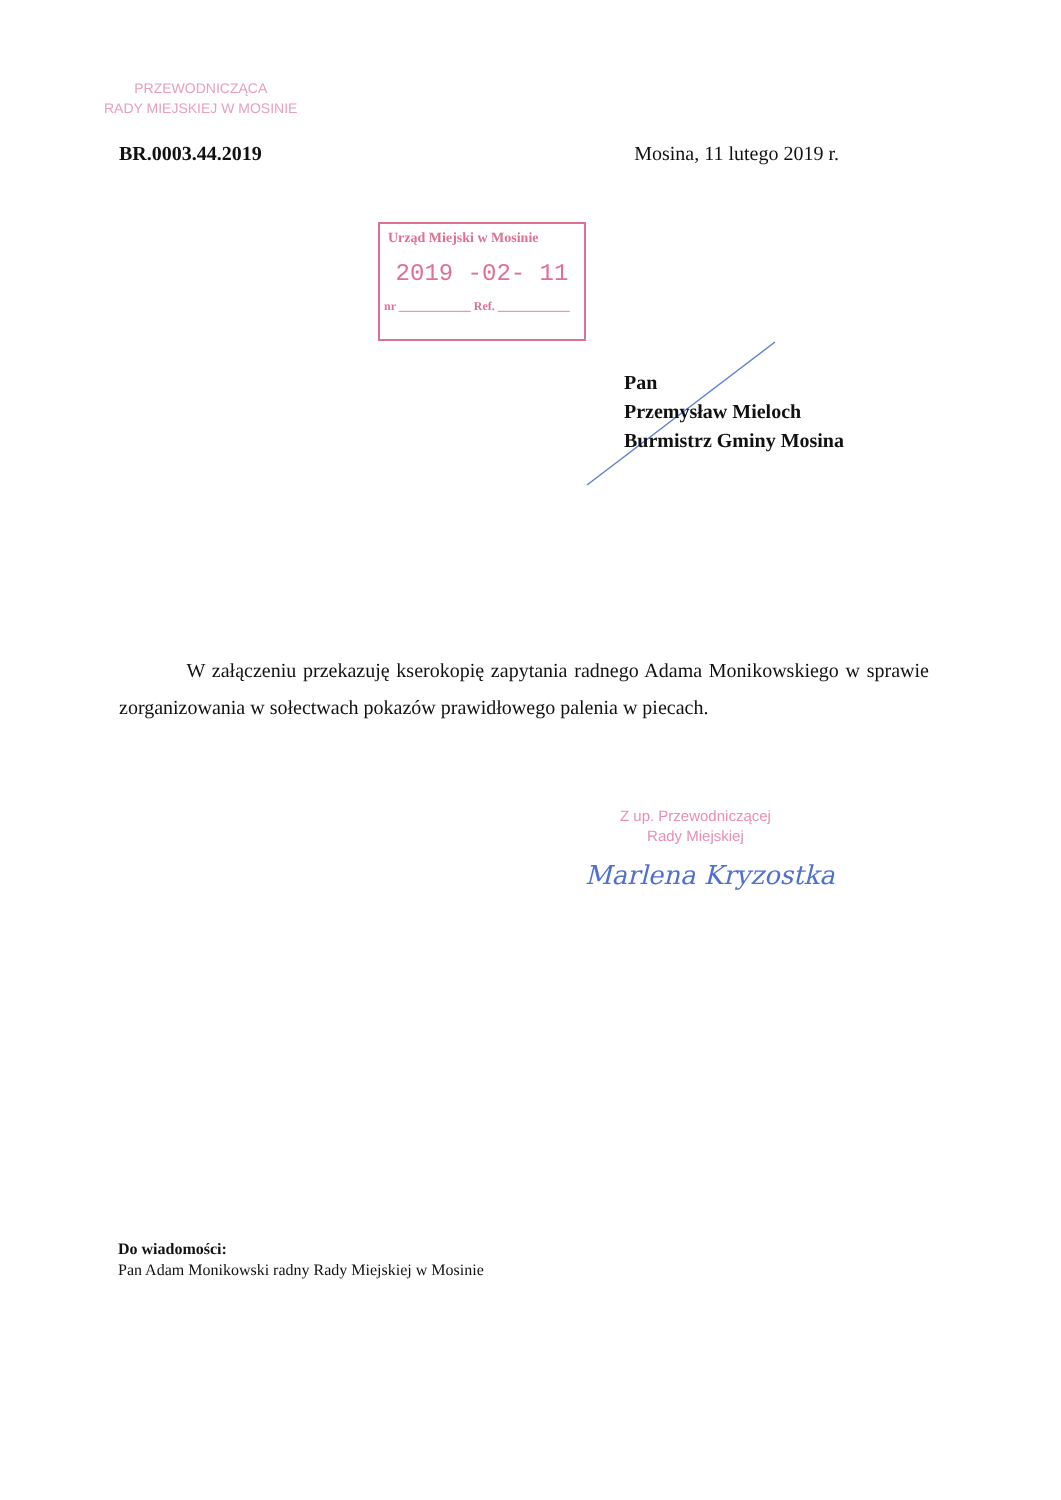PRZEWODNICZĄCA
RADY MIEJSKIEJ W MOSINIE
BR.0003.44.2019 Mosina, 11 lutego 2019 r.
Urząd Miejski w Mosinie
2019 -02- 11
nr ____________ Ref. ____________
Pan
Przemysław Mieloch
Burmistrz Gminy Mosina
W załączeniu przekazuję kserokopię zapytania radnego Adama Monikowskiego w sprawie zorganizowania w sołectwach pokazów prawidłowego palenia w piecach.
Z up. Przewodniczącej
Rady Miejskiej
Marlena Kryzostka
Do wiadomości:
Pan Adam Monikowski radny Rady Miejskiej w Mosinie